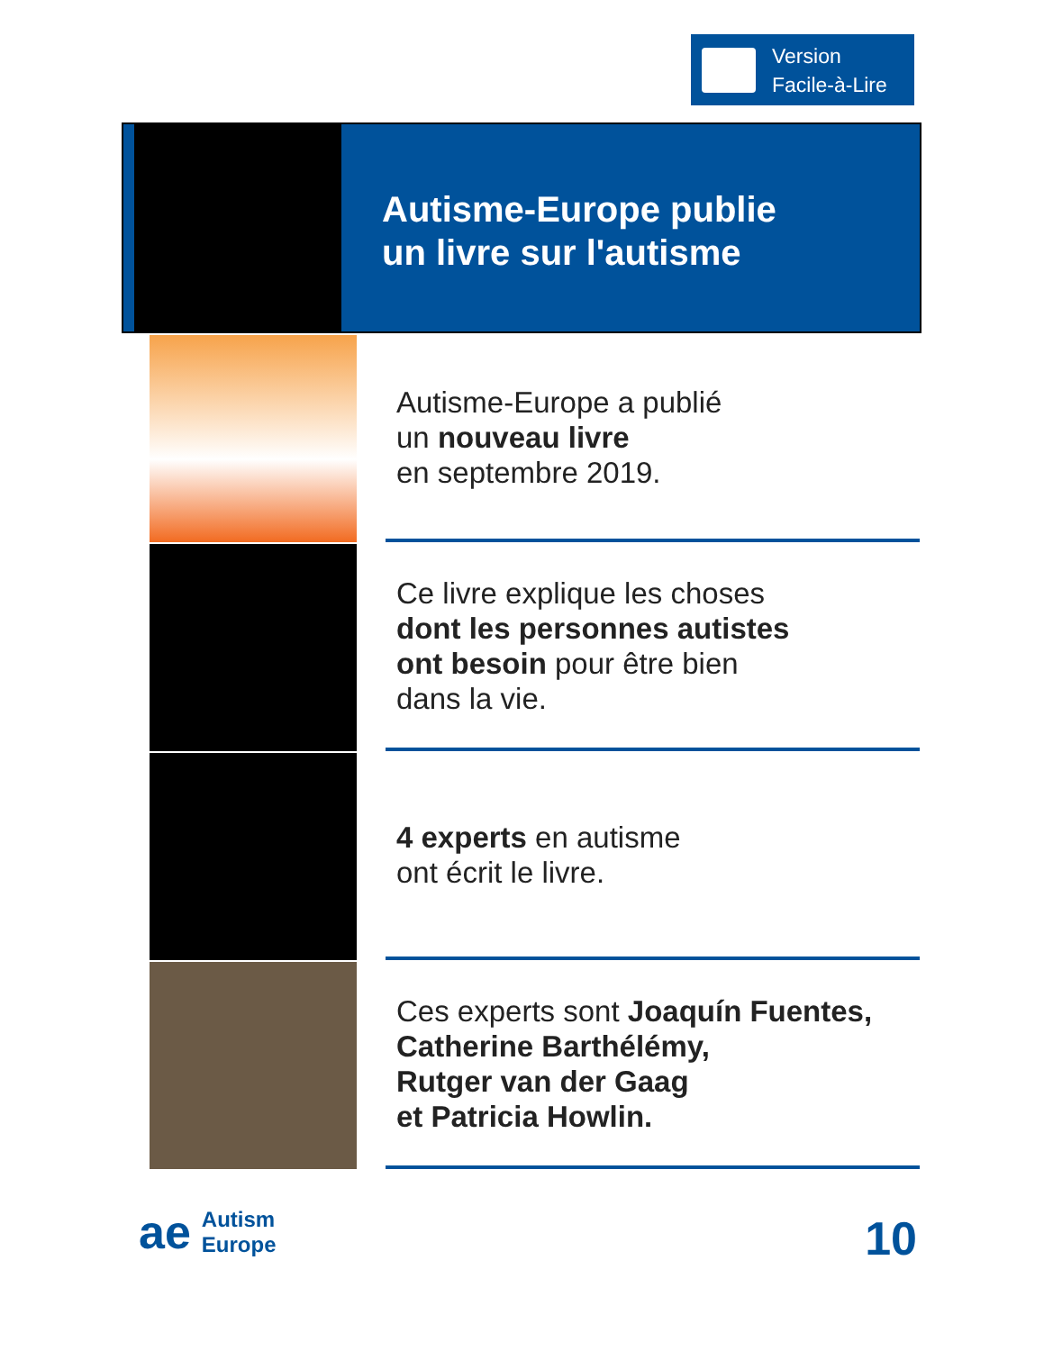Version
Facile-à-Lire
Autisme-Europe publie
un livre sur l'autisme
Autisme-Europe a publié
un nouveau livre
en septembre 2019.
Ce livre explique les choses
dont les personnes autistes
ont besoin pour être bien
dans la vie.
4 experts en autisme
ont écrit le livre.
Ces experts sont Joaquín Fuentes,
Catherine Barthélémy,
Rutger van der Gaag
et Patricia Howlin.
ae Autism
Europe
10